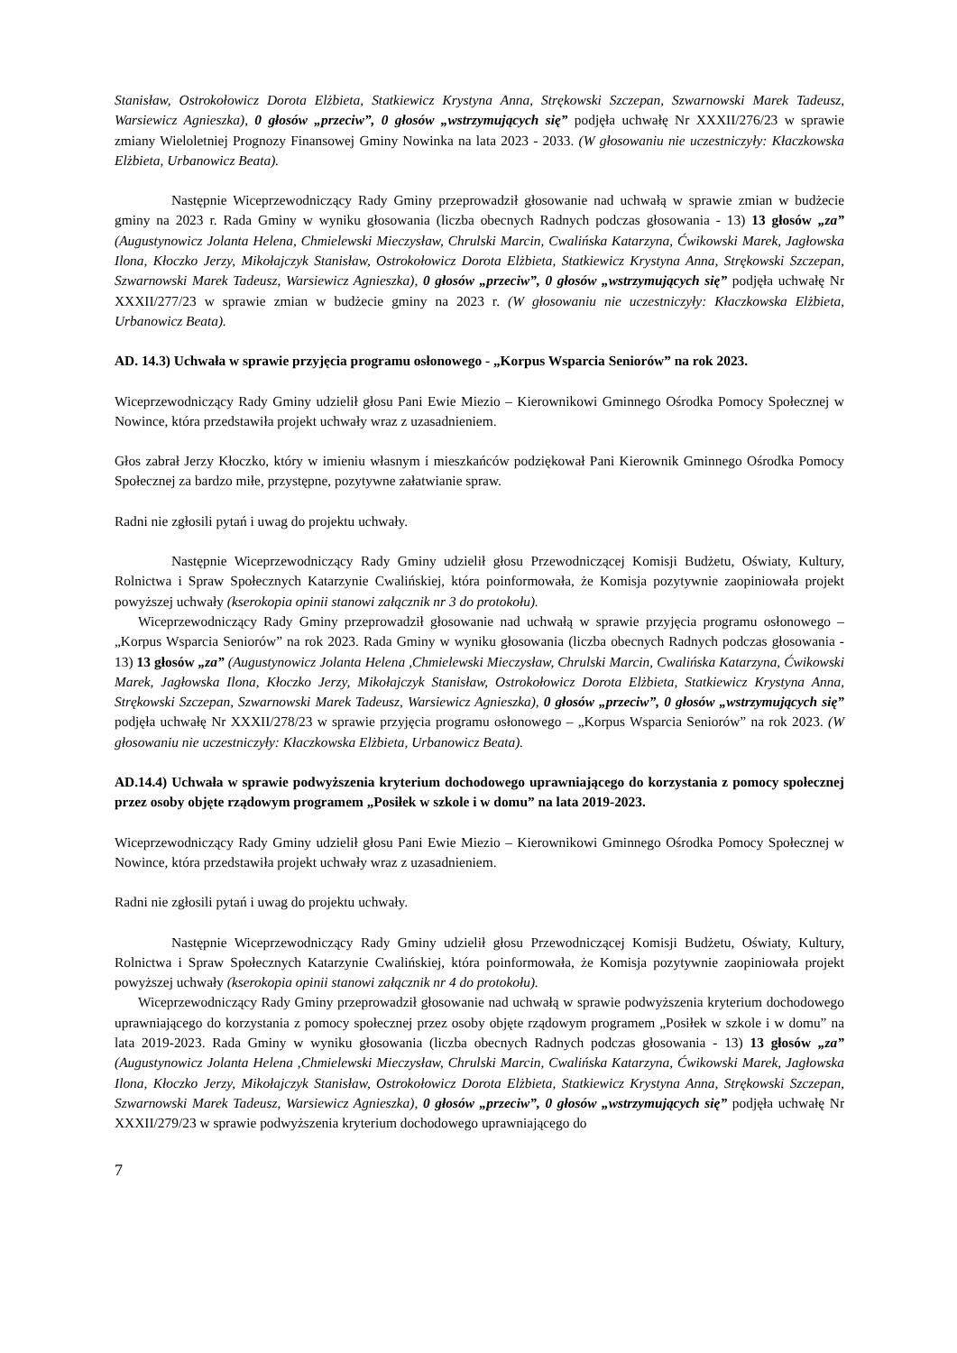Stanisław, Ostrokołowicz Dorota Elżbieta, Statkiewicz Krystyna Anna, Strękowski Szczepan, Szwarnowski Marek Tadeusz, Warsiewicz Agnieszka), 0 głosów „przeciw”, 0 głosów „wstrzymujących się” podjęła uchwałę Nr XXXII/276/23 w sprawie zmiany Wieloletniej Prognozy Finansowej Gminy Nowinka na lata 2023 - 2033. (W głosowaniu nie uczestniczyły: Kłaczkowska Elżbieta, Urbanowicz Beata).
Następnie Wiceprzewodniczący Rady Gminy przeprowadził głosowanie nad uchwałą w sprawie zmian w budżecie gminy na 2023 r. Rada Gminy w wyniku głosowania (liczba obecnych Radnych podczas głosowania - 13) 13 głosów „za” (Augustynowicz Jolanta Helena, Chmielewski Mieczysław, Chrulski Marcin, Cwalińska Katarzyna, Ćwikowski Marek, Jagłowska Ilona, Kłoczko Jerzy, Mikołajczyk Stanisław, Ostrokołowicz Dorota Elżbieta, Statkiewicz Krystyna Anna, Strękowski Szczepan, Szwarnowski Marek Tadeusz, Warsiewicz Agnieszka), 0 głosów „przeciw”, 0 głosów „wstrzymujących się” podjęła uchwałę Nr XXXII/277/23 w sprawie zmian w budżecie gminy na 2023 r. (W głosowaniu nie uczestniczyły: Kłaczkowska Elżbieta, Urbanowicz Beata).
AD. 14.3) Uchwała w sprawie przyjęcia programu osłonowego - „Korpus Wsparcia Seniorów” na rok 2023.
Wiceprzewodniczący Rady Gminy udzielił głosu Pani Ewie Miezio – Kierownikowi Gminnego Ośrodka Pomocy Społecznej w Nowince, która przedstawiła projekt uchwały wraz z uzasadnieniem.
Głos zabrał Jerzy Kłoczko, który w imieniu własnym i mieszkańców podziękował Pani Kierownik Gminnego Ośrodka Pomocy Społecznej za bardzo miłe, przystępne, pozytywne załatwianie spraw.
Radni nie zgłosili pytań i uwag do projektu uchwały.
Następnie Wiceprzewodniczący Rady Gminy udzielił głosu Przewodniczącej Komisji Budżetu, Oświaty, Kultury, Rolnictwa i Spraw Społecznych Katarzynie Cwalińskiej, która poinformowała, że Komisja pozytywnie zaopiniowała projekt powyższej uchwały (kserokopia opinii stanowi załącznik nr 3 do protokołu).
Wiceprzewodniczący Rady Gminy przeprowadził głosowanie nad uchwałą w sprawie przyjęcia programu osłonowego – „Korpus Wsparcia Seniorów” na rok 2023. Rada Gminy w wyniku głosowania (liczba obecnych Radnych podczas głosowania - 13) 13 głosów „za” (Augustynowicz Jolanta Helena ,Chmielewski Mieczysław, Chrulski Marcin, Cwalińska Katarzyna, Ćwikowski Marek, Jagłowska Ilona, Kłoczko Jerzy, Mikołajczyk Stanisław, Ostrokołowicz Dorota Elżbieta, Statkiewicz Krystyna Anna, Strękowski Szczepan, Szwarnowski Marek Tadeusz, Warsiewicz Agnieszka), 0 głosów „przeciw”, 0 głosów „wstrzymujących się” podjęła uchwałę Nr XXXII/278/23 w sprawie przyjęcia programu osłonowego – „Korpus Wsparcia Seniorów” na rok 2023. (W głosowaniu nie uczestniczyły: Kłaczkowska Elżbieta, Urbanowicz Beata).
AD.14.4) Uchwała w sprawie podwyższenia kryterium dochodowego uprawniającego do korzystania z pomocy społecznej przez osoby objęte rządowym programem „Posiłek w szkole i w domu” na lata 2019-2023.
Wiceprzewodniczący Rady Gminy udzielił głosu Pani Ewie Miezio – Kierownikowi Gminnego Ośrodka Pomocy Społecznej w Nowince, która przedstawiła projekt uchwały wraz z uzasadnieniem.
Radni nie zgłosili pytań i uwag do projektu uchwały.
Następnie Wiceprzewodniczący Rady Gminy udzielił głosu Przewodniczącej Komisji Budżetu, Oświaty, Kultury, Rolnictwa i Spraw Społecznych Katarzynie Cwalińskiej, która poinformowała, że Komisja pozytywnie zaopiniowała projekt powyższej uchwały (kserokopia opinii stanowi załącznik nr 4 do protokołu).
Wiceprzewodniczący Rady Gminy przeprowadził głosowanie nad uchwałą w sprawie podwyższenia kryterium dochodowego uprawniającego do korzystania z pomocy społecznej przez osoby objęte rządowym programem „Posiłek w szkole i w domu” na lata 2019-2023. Rada Gminy w wyniku głosowania (liczba obecnych Radnych podczas głosowania - 13) 13 głosów „za” (Augustynowicz Jolanta Helena ,Chmielewski Mieczysław, Chrulski Marcin, Cwalińska Katarzyna, Ćwikowski Marek, Jagłowska Ilona, Kłoczko Jerzy, Mikołajczyk Stanisław, Ostrokołowicz Dorota Elżbieta, Statkiewicz Krystyna Anna, Strękowski Szczepan, Szwarnowski Marek Tadeusz, Warsiewicz Agnieszka), 0 głosów „przeciw”, 0 głosów „wstrzymujących się” podjęła uchwałę Nr XXXII/279/23 w sprawie podwyższenia kryterium dochodowego uprawniającego do
7